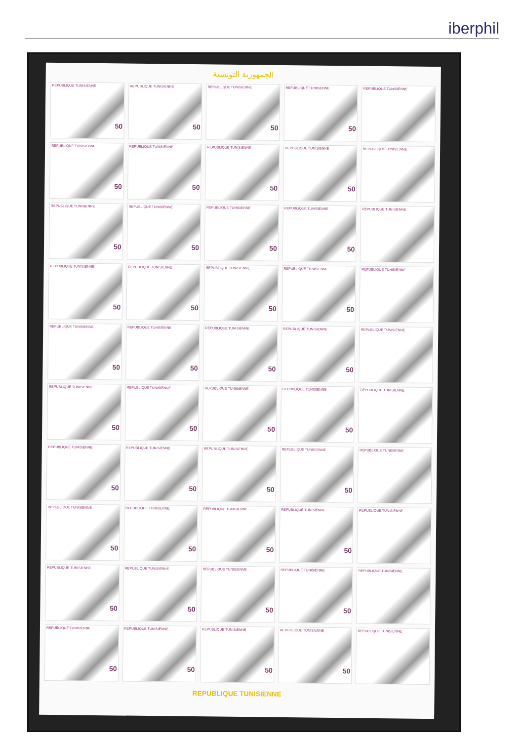iberphil
الجمهورية التونسية
REPUBLIQUE TUNISIENNE
50
REPUBLIQUE TUNISIENNE
50
REPUBLIQUE TUNISIENNE
50
REPUBLIQUE TUNISIENNE
50
REPUBLIQUE TUNISIENNE
REPUBLIQUE TUNISIENNE
50
REPUBLIQUE TUNISIENNE
50
REPUBLIQUE TUNISIENNE
50
REPUBLIQUE TUNISIENNE
50
REPUBLIQUE TUNISIENNE
REPUBLIQUE TUNISIENNE
50
REPUBLIQUE TUNISIENNE
50
REPUBLIQUE TUNISIENNE
50
REPUBLIQUE TUNISIENNE
50
REPUBLIQUE TUNISIENNE
REPUBLIQUE TUNISIENNE
50
REPUBLIQUE TUNISIENNE
50
REPUBLIQUE TUNISIENNE
50
REPUBLIQUE TUNISIENNE
50
REPUBLIQUE TUNISIENNE
REPUBLIQUE TUNISIENNE
50
REPUBLIQUE TUNISIENNE
50
REPUBLIQUE TUNISIENNE
50
REPUBLIQUE TUNISIENNE
50
REPUBLIQUE TUNISIENNE
REPUBLIQUE TUNISIENNE
50
REPUBLIQUE TUNISIENNE
50
REPUBLIQUE TUNISIENNE
50
REPUBLIQUE TUNISIENNE
50
REPUBLIQUE TUNISIENNE
REPUBLIQUE TUNISIENNE
50
REPUBLIQUE TUNISIENNE
50
REPUBLIQUE TUNISIENNE
50
REPUBLIQUE TUNISIENNE
50
REPUBLIQUE TUNISIENNE
REPUBLIQUE TUNISIENNE
50
REPUBLIQUE TUNISIENNE
50
REPUBLIQUE TUNISIENNE
50
REPUBLIQUE TUNISIENNE
50
REPUBLIQUE TUNISIENNE
REPUBLIQUE TUNISIENNE
50
REPUBLIQUE TUNISIENNE
50
REPUBLIQUE TUNISIENNE
50
REPUBLIQUE TUNISIENNE
50
REPUBLIQUE TUNISIENNE
REPUBLIQUE TUNISIENNE
50
REPUBLIQUE TUNISIENNE
50
REPUBLIQUE TUNISIENNE
50
REPUBLIQUE TUNISIENNE
50
REPUBLIQUE TUNISIENNE
REPUBLIQUE TUNISIENNE